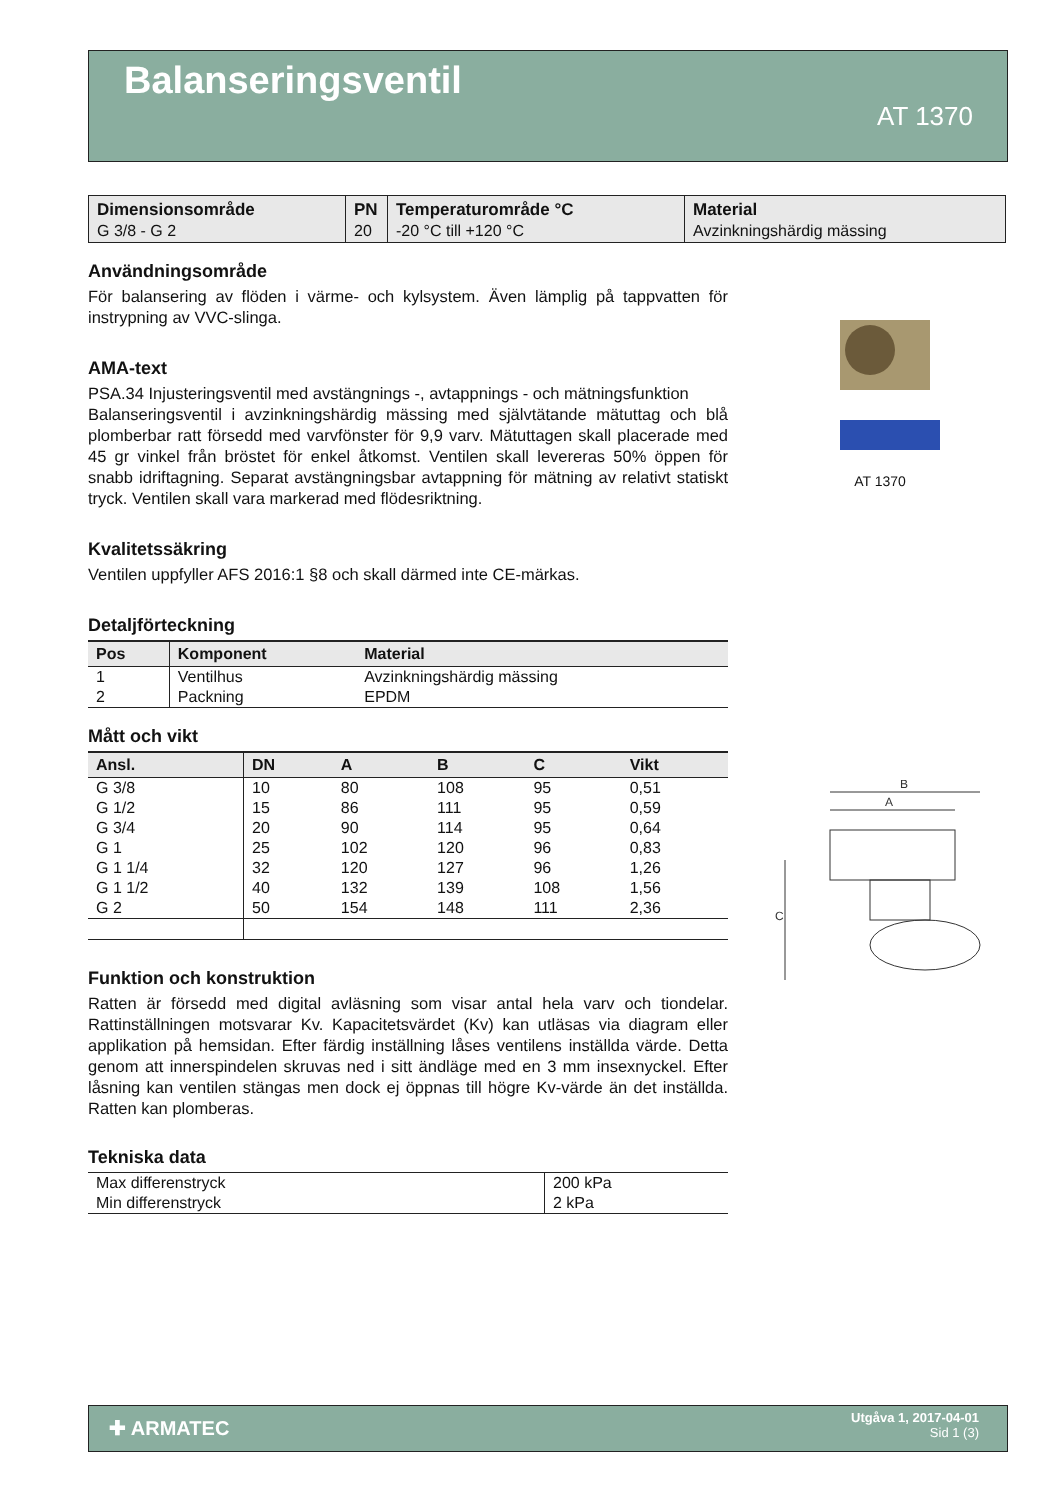Balanseringsventil
AT 1370
| Dimensionsområde | PN | Temperaturområde °C | Material |
| --- | --- | --- | --- |
| G 3/8 - G 2 | 20 | -20 °C till +120 °C | Avzinkningshärdig mässing |
Användningsområde
För balansering av flöden i värme- och kylsystem. Även lämplig på tappvatten för instrypning av VVC-slinga.
AMA-text
PSA.34 Injusteringsventil med avstängnings -, avtappnings - och mätningsfunktion
Balanseringsventil i avzinkningshärdig mässing med självtätande mätuttag och blå plomberbar ratt försedd med varvfönster för 9,9 varv. Mätuttagen skall placerade med 45 gr vinkel från bröstet för enkel åtkomst. Ventilen skall levereras 50% öppen för snabb idriftagning. Separat avstängningsbar avtappning för mätning av relativt statiskt tryck. Ventilen skall vara markerad med flödesriktning.
Kvalitetssäkring
Ventilen uppfyller AFS 2016:1 §8 och skall därmed inte CE-märkas.
Detaljförteckning
| Pos | Komponent | Material |
| --- | --- | --- |
| 1 | Ventilhus | Avzinkningshärdig mässing |
| 2 | Packning | EPDM |
Mått och vikt
| Ansl. | DN | A | B | C | Vikt |
| --- | --- | --- | --- | --- | --- |
| G 3/8 | 10 | 80 | 108 | 95 | 0,51 |
| G 1/2 | 15 | 86 | 111 | 95 | 0,59 |
| G 3/4 | 20 | 90 | 114 | 95 | 0,64 |
| G 1 | 25 | 102 | 120 | 96 | 0,83 |
| G 1 1/4 | 32 | 120 | 127 | 96 | 1,26 |
| G 1 1/2 | 40 | 132 | 139 | 108 | 1,56 |
| G 2 | 50 | 154 | 148 | 111 | 2,36 |
Funktion och konstruktion
Ratten är försedd med digital avläsning som visar antal hela varv och tiondelar. Rattinställningen motsvarar Kv. Kapacitetsvärdet (Kv) kan utläsas via diagram eller applikation på hemsidan. Efter färdig inställning låses ventilens inställda värde. Detta genom att innerspindelen skruvas ned i sitt ändläge med en 3 mm insexnyckel. Efter låsning kan ventilen stängas men dock ej öppnas till högre Kv-värde än det inställda. Ratten kan plomberas.
Tekniska data
| Max differenstryck | 200 kPa |
| Min differenstryck | 2 kPa |
AT 1370
B
A
C
✚ ARMATEC
Utgåva 1, 2017-04-01
Sid 1 (3)